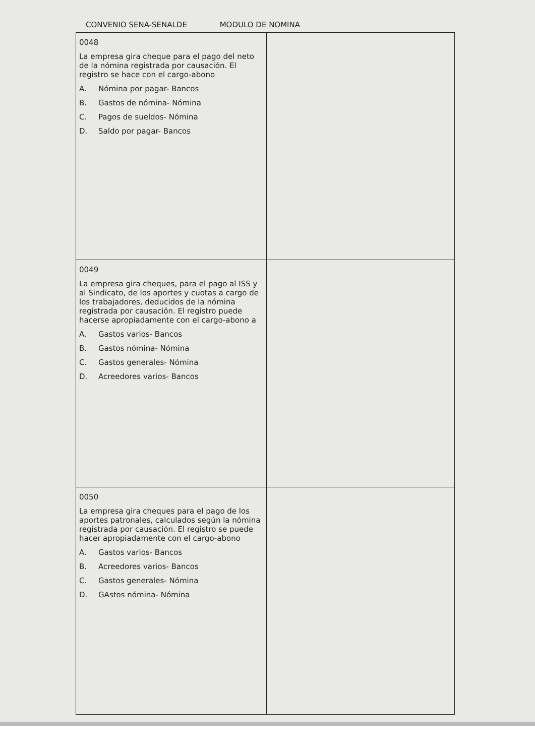CONVENIO SENA-SENALDE MODULO DE NOMINA
| 0048 La empresa gira cheque para el pago del neto de la nómina registrada por causación. El registro se hace con el cargo-abono A. Nómina por pagar- Bancos B. Gastos de nómina- Nómina C. Pagos de sueldos- Nómina D. Saldo por pagar- Bancos | |
| 0049 La empresa gira cheques, para el pago al ISS y al Sindicato, de los aportes y cuotas a cargo de los trabajadores, deducidos de la nómina registrada por causación. El registro puede hacerse apropiadamente con el cargo-abono a A. Gastos varios- Bancos B. Gastos nómina- Nómina C. Gastos generales- Nómina D. Acreedores varios- Bancos | |
| 0050 La empresa gira cheques para el pago de los aportes patronales, calculados según la nómina registrada por causación. El registro se puede hacer apropiadamente con el cargo-abono A. Gastos varios- Bancos B. Acreedores varios- Bancos C. Gastos generales- Nómina D. GAstos nómina- Nómina | |